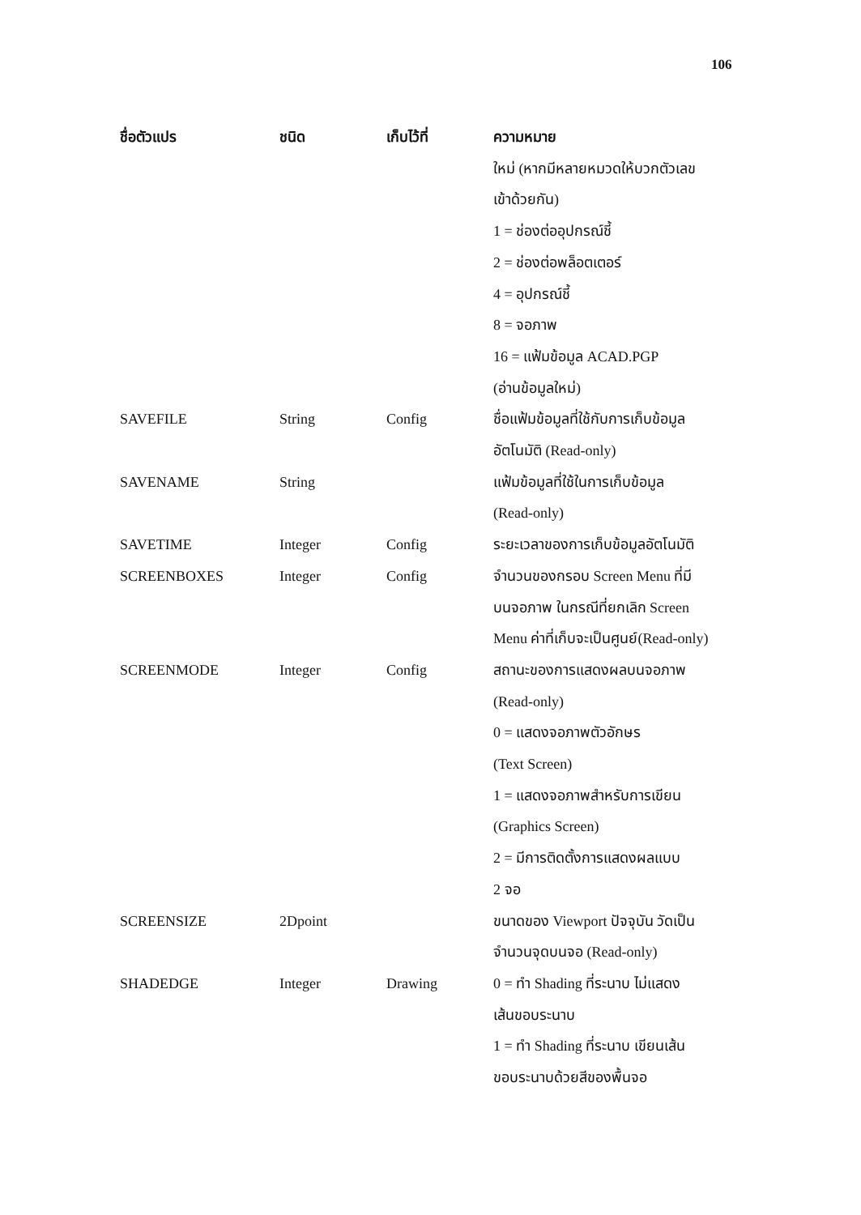106
| ชื่อตัวแปร | ชนิด | เก็บไว้ที่ | ความหมาย |
| --- | --- | --- | --- |
| | | | ใหม่ (หากมีหลายหมวดให้บวกตัวเลข เข้าด้วยกัน) 1 = ช่องต่ออุปกรณ์ชี้ 2 = ช่องต่อพล็อตเตอร์ 4 = อุปกรณ์ชี้ 8 = จอภาพ 16 = แฟ้มข้อมูล ACAD.PGP (อ่านข้อมูลใหม่) |
| SAVEFILE | String | Config | ชื่อแฟ้มข้อมูลที่ใช้กับการเก็บข้อมูล อัตโนมัติ (Read-only) |
| SAVENAME | String | | แฟ้มข้อมูลที่ใช้ในการเก็บข้อมูล (Read-only) |
| SAVETIME | Integer | Config | ระยะเวลาของการเก็บข้อมูลอัตโนมัติ |
| SCREENBOXES | Integer | Config | จำนวนของกรอบ Screen Menu ที่มี บนจอภาพ ในกรณีที่ยกเลิก Screen Menu ค่าที่เก็บจะเป็นศูนย์(Read-only) |
| SCREENMODE | Integer | Config | สถานะของการแสดงผลบนจอภาพ (Read-only) 0 = แสดงจอภาพตัวอักษร (Text Screen) 1 = แสดงจอภาพสำหรับการเขียน (Graphics Screen) 2 = มีการติดตั้งการแสดงผลแบบ 2 จอ |
| SCREENSIZE | 2Dpoint | | ขนาดของ Viewport ปัจจุบัน วัดเป็น จำนวนจุดบนจอ (Read-only) |
| SHADEDGE | Integer | Drawing | 0 = ทำ Shading ที่ระนาบ ไม่แสดง เส้นขอบระนาบ 1 = ทำ Shading ที่ระนาบ เขียนเส้น ขอบระนาบด้วยสีของพื้นจอ |